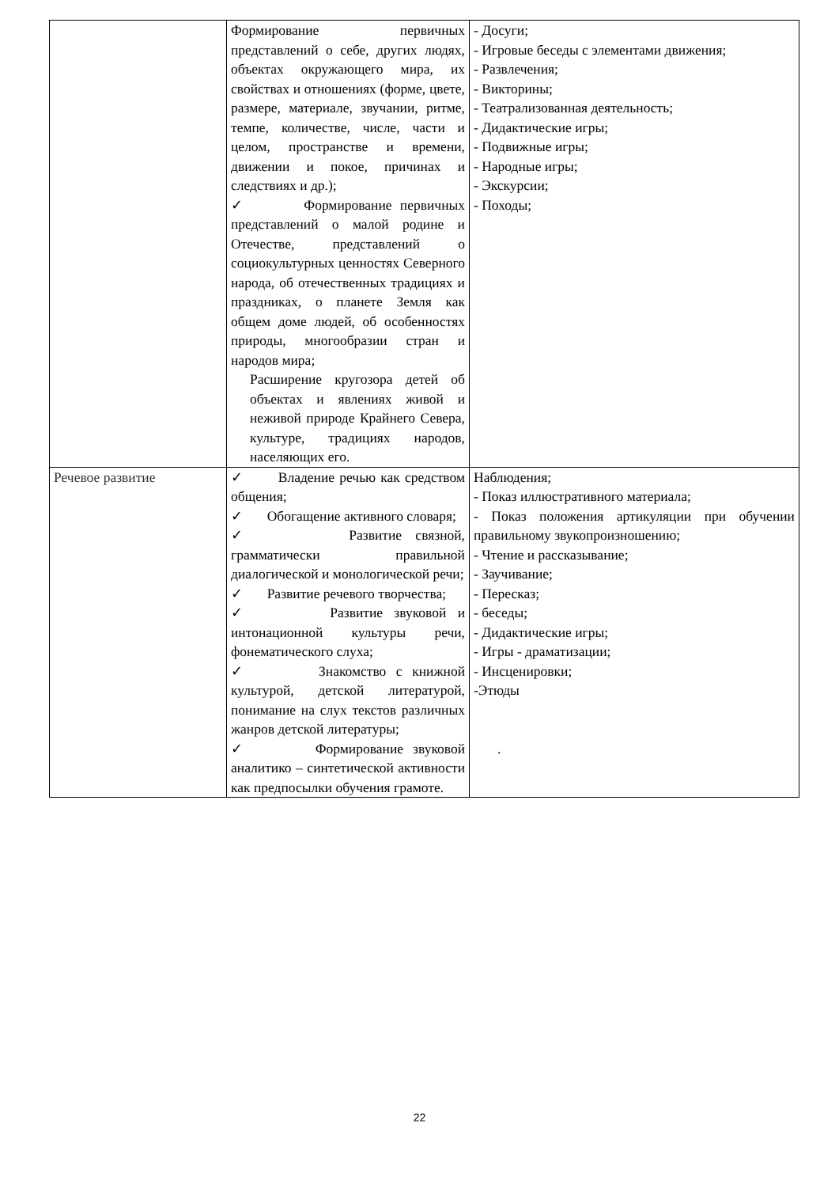| | Формирование первичных представлений о себе, других людях, объектах окружающего мира, их свойствах и отношениях (форме, цвете, размере, материале, звучании, ритме, темпе, количестве, числе, части и целом, пространстве и времени, движении и покое, причинах и следствиях и др.); ✓ Формирование первичных представлений о малой родине и Отечестве, представлений о социокультурных ценностях Северного народа, об отечественных традициях и праздниках, о планете Земля как общем доме людей, об особенностях природы, многообразии стран и народов мира; Расширение кругозора детей об объектах и явлениях живой и неживой природе Крайнего Севера, культуре, традициях народов, населяющих его. | - Досуги; - Игровые беседы с элементами движения; - Развлечения; - Викторины; - Театрализованная деятельность; - Дидактические игры; - Подвижные игры; - Народные игры; - Экскурсии; - Походы; |
| Речевое развитие | ✓ Владение речью как средством общения; ✓ Обогащение активного словаря; ✓ Развитие связной, грамматически правильной диалогической и монологической речи; ✓ Развитие речевого творчества; ✓ Развитие звуковой и интонационной культуры речи, фонематического слуха; ✓ Знакомство с книжной культурой, детской литературой, понимание на слух текстов различных жанров детской литературы; ✓ Формирование звуковой аналитико – синтетической активности как предпосылки обучения грамоте. | Наблюдения; - Показ иллюстративного материала; - Показ положения артикуляции при обучении правильному звукопроизношению; - Чтение и рассказывание; - Заучивание; - Пересказ; - беседы; - Дидактические игры; - Игры - драматизации; - Инсценировки; -Этюды . |
22